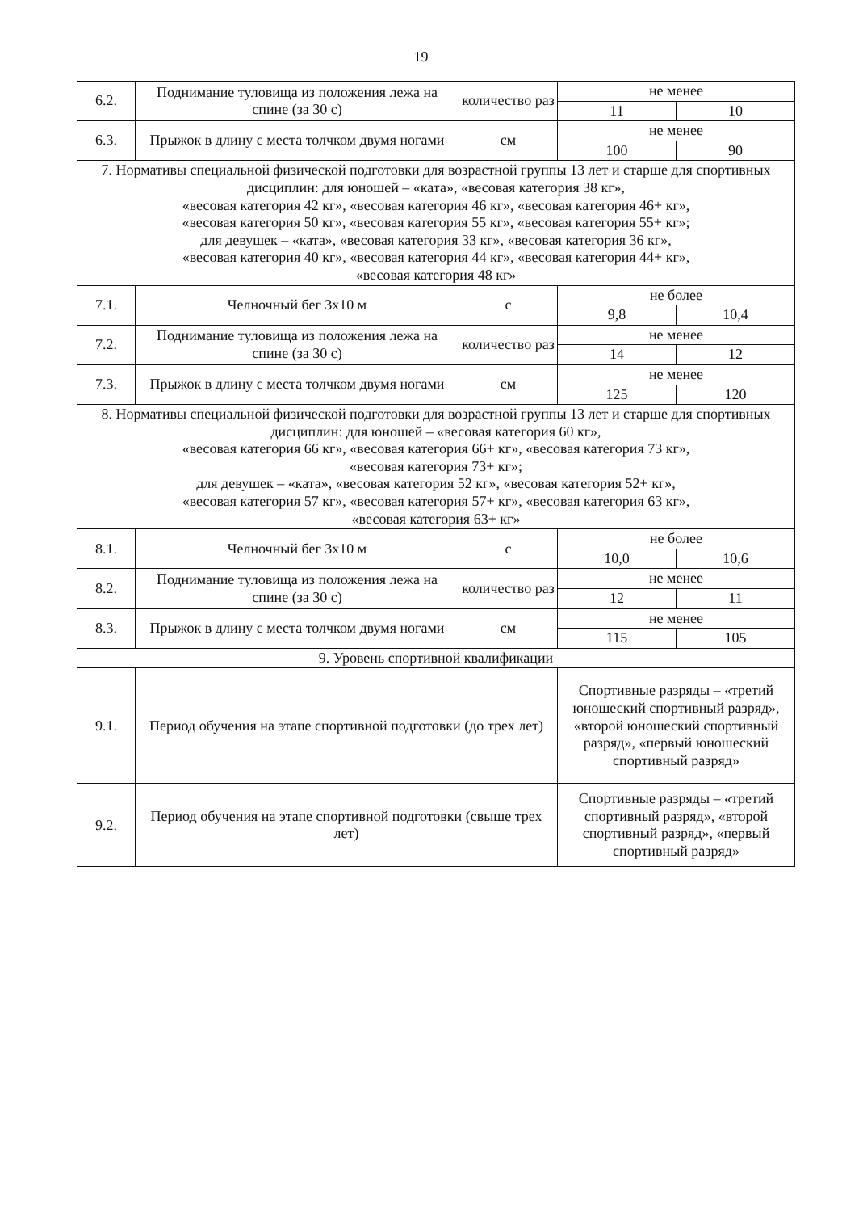19
| 6.2. | Поднимание туловища из положения лежа на спине (за 30 с) | количество раз | не менее | |
| | | | 11 | 10 |
| 6.3. | Прыжок в длину с места толчком двумя ногами | см | не менее | |
| | | | 100 | 90 |
| 7. Нормативы специальной физической подготовки для возрастной группы 13 лет и старше для спортивных дисциплин: для юношей – «ката», «весовая категория 38 кг», «весовая категория 42 кг», «весовая категория 46 кг», «весовая категория 46+ кг», «весовая категория 50 кг», «весовая категория 55 кг», «весовая категория 55+ кг»; для девушек – «ката», «весовая категория 33 кг», «весовая категория 36 кг», «весовая категория 40 кг», «весовая категория 44 кг», «весовая категория 44+ кг», «весовая категория 48 кг» | | | | |
| 7.1. | Челночный бег 3х10 м | с | не более | |
| | | | 9,8 | 10,4 |
| 7.2. | Поднимание туловища из положения лежа на спине (за 30 с) | количество раз | не менее | |
| | | | 14 | 12 |
| 7.3. | Прыжок в длину с места толчком двумя ногами | см | не менее | |
| | | | 125 | 120 |
| 8. Нормативы специальной физической подготовки для возрастной группы 13 лет и старше для спортивных дисциплин: для юношей – «весовая категория 60 кг», «весовая категория 66 кг», «весовая категория 66+ кг», «весовая категория 73 кг», «весовая категория 73+ кг»; для девушек – «ката», «весовая категория 52 кг», «весовая категория 52+ кг», «весовая категория 57 кг», «весовая категория 57+ кг», «весовая категория 63 кг», «весовая категория 63+ кг» | | | | |
| 8.1. | Челночный бег 3х10 м | с | не более | |
| | | | 10,0 | 10,6 |
| 8.2. | Поднимание туловища из положения лежа на спине (за 30 с) | количество раз | не менее | |
| | | | 12 | 11 |
| 8.3. | Прыжок в длину с места толчком двумя ногами | см | не менее | |
| | | | 115 | 105 |
| 9. Уровень спортивной квалификации | | | | |
| 9.1. | Период обучения на этапе спортивной подготовки (до трех лет) | | Спортивные разряды – «третий юношеский спортивный разряд», «второй юношеский спортивный разряд», «первый юношеский спортивный разряд» | |
| 9.2. | Период обучения на этапе спортивной подготовки (свыше трех лет) | | Спортивные разряды – «третий спортивный разряд», «второй спортивный разряд», «первый спортивный разряд» | |